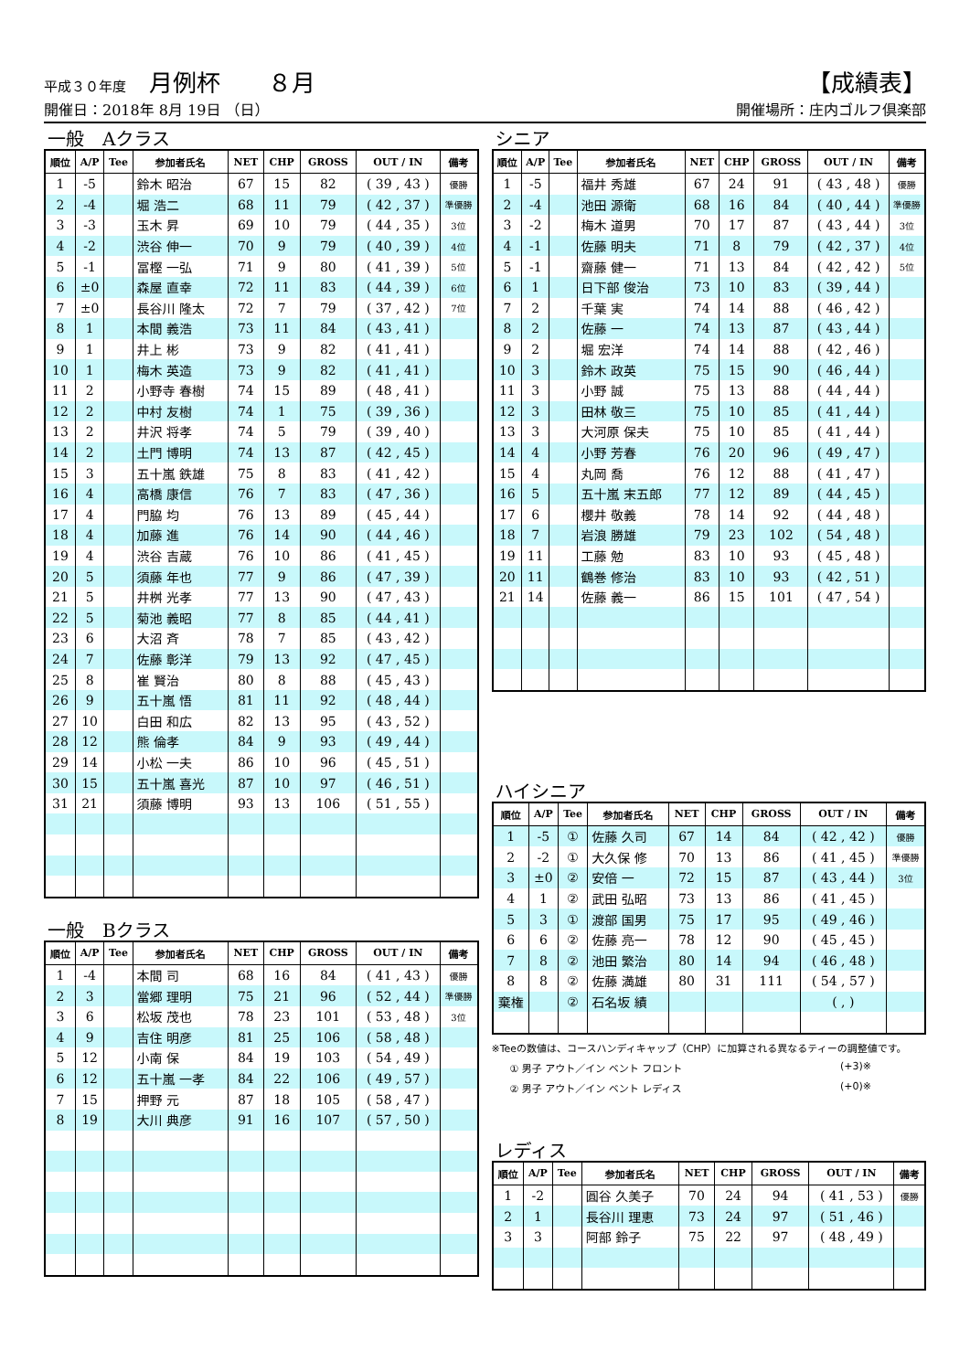平成３０年度 月例杯　　８月 【成績表】
開催日：2018年 8月 19日 （日） 開催場所：庄内ゴルフ倶楽部
一般　Aクラス
| 順位 | A/P | Tee | 参加者氏名 | NET | CHP | GROSS | OUT / IN | 備考 |
| --- | --- | --- | --- | --- | --- | --- | --- | --- |
| 1 | -5 | | 鈴木 昭治 | 67 | 15 | 82 | ( 39 , 43 ) | 優勝 |
| 2 | -4 | | 堀 浩二 | 68 | 11 | 79 | ( 42 , 37 ) | 準優勝 |
| 3 | -3 | | 玉木 昇 | 69 | 10 | 79 | ( 44 , 35 ) | 3位 |
| 4 | -2 | | 渋谷 伸一 | 70 | 9 | 79 | ( 40 , 39 ) | 4位 |
| 5 | -1 | | 冨樫 一弘 | 71 | 9 | 80 | ( 41 , 39 ) | 5位 |
| 6 | ±0 | | 森屋 直幸 | 72 | 11 | 83 | ( 44 , 39 ) | 6位 |
| 7 | ±0 | | 長谷川 隆太 | 72 | 7 | 79 | ( 37 , 42 ) | 7位 |
| 8 | 1 | | 本間 義浩 | 73 | 11 | 84 | ( 43 , 41 ) | |
| 9 | 1 | | 井上 彬 | 73 | 9 | 82 | ( 41 , 41 ) | |
| 10 | 1 | | 梅木 英造 | 73 | 9 | 82 | ( 41 , 41 ) | |
| 11 | 2 | | 小野寺 春樹 | 74 | 15 | 89 | ( 48 , 41 ) | |
| 12 | 2 | | 中村 友樹 | 74 | 1 | 75 | ( 39 , 36 ) | |
| 13 | 2 | | 井沢 将孝 | 74 | 5 | 79 | ( 39 , 40 ) | |
| 14 | 2 | | 土門 博明 | 74 | 13 | 87 | ( 42 , 45 ) | |
| 15 | 3 | | 五十嵐 鉄雄 | 75 | 8 | 83 | ( 41 , 42 ) | |
| 16 | 4 | | 高橋 康信 | 76 | 7 | 83 | ( 47 , 36 ) | |
| 17 | 4 | | 門脇 均 | 76 | 13 | 89 | ( 45 , 44 ) | |
| 18 | 4 | | 加藤 進 | 76 | 14 | 90 | ( 44 , 46 ) | |
| 19 | 4 | | 渋谷 吉蔵 | 76 | 10 | 86 | ( 41 , 45 ) | |
| 20 | 5 | | 須藤 年也 | 77 | 9 | 86 | ( 47 , 39 ) | |
| 21 | 5 | | 井桝 光孝 | 77 | 13 | 90 | ( 47 , 43 ) | |
| 22 | 5 | | 菊池 義昭 | 77 | 8 | 85 | ( 44 , 41 ) | |
| 23 | 6 | | 大沼 斉 | 78 | 7 | 85 | ( 43 , 42 ) | |
| 24 | 7 | | 佐藤 彰洋 | 79 | 13 | 92 | ( 47 , 45 ) | |
| 25 | 8 | | 崔 賢治 | 80 | 8 | 88 | ( 45 , 43 ) | |
| 26 | 9 | | 五十嵐 悟 | 81 | 11 | 92 | ( 48 , 44 ) | |
| 27 | 10 | | 白田 和広 | 82 | 13 | 95 | ( 43 , 52 ) | |
| 28 | 12 | | 熊 倫孝 | 84 | 9 | 93 | ( 49 , 44 ) | |
| 29 | 14 | | 小松 一夫 | 86 | 10 | 96 | ( 45 , 51 ) | |
| 30 | 15 | | 五十嵐 喜光 | 87 | 10 | 97 | ( 46 , 51 ) | |
| 31 | 21 | | 須藤 博明 | 93 | 13 | 106 | ( 51 , 55 ) | |
一般　Bクラス
| 順位 | A/P | Tee | 参加者氏名 | NET | CHP | GROSS | OUT / IN | 備考 |
| --- | --- | --- | --- | --- | --- | --- | --- | --- |
| 1 | -4 | | 本間 司 | 68 | 16 | 84 | ( 41 , 43 ) | 優勝 |
| 2 | 3 | | 當郷 理明 | 75 | 21 | 96 | ( 52 , 44 ) | 準優勝 |
| 3 | 6 | | 松坂 茂也 | 78 | 23 | 101 | ( 53 , 48 ) | 3位 |
| 4 | 9 | | 吉住 明彦 | 81 | 25 | 106 | ( 58 , 48 ) | |
| 5 | 12 | | 小南 保 | 84 | 19 | 103 | ( 54 , 49 ) | |
| 6 | 12 | | 五十嵐 一孝 | 84 | 22 | 106 | ( 49 , 57 ) | |
| 7 | 15 | | 押野 元 | 87 | 18 | 105 | ( 58 , 47 ) | |
| 8 | 19 | | 大川 典彦 | 91 | 16 | 107 | ( 57 , 50 ) | |
シニア
| 順位 | A/P | Tee | 参加者氏名 | NET | CHP | GROSS | OUT / IN | 備考 |
| --- | --- | --- | --- | --- | --- | --- | --- | --- |
| 1 | -5 | | 福井 秀雄 | 67 | 24 | 91 | ( 43 , 48 ) | 優勝 |
| 2 | -4 | | 池田 源衛 | 68 | 16 | 84 | ( 40 , 44 ) | 準優勝 |
| 3 | -2 | | 梅木 道男 | 70 | 17 | 87 | ( 43 , 44 ) | 3位 |
| 4 | -1 | | 佐藤 明夫 | 71 | 8 | 79 | ( 42 , 37 ) | 4位 |
| 5 | -1 | | 齋藤 健一 | 71 | 13 | 84 | ( 42 , 42 ) | 5位 |
| 6 | 1 | | 日下部 俊治 | 73 | 10 | 83 | ( 39 , 44 ) | |
| 7 | 2 | | 千葉 実 | 74 | 14 | 88 | ( 46 , 42 ) | |
| 8 | 2 | | 佐藤 一 | 74 | 13 | 87 | ( 43 , 44 ) | |
| 9 | 2 | | 堀 宏洋 | 74 | 14 | 88 | ( 42 , 46 ) | |
| 10 | 3 | | 鈴木 政英 | 75 | 15 | 90 | ( 46 , 44 ) | |
| 11 | 3 | | 小野 誠 | 75 | 13 | 88 | ( 44 , 44 ) | |
| 12 | 3 | | 田林 敬三 | 75 | 10 | 85 | ( 41 , 44 ) | |
| 13 | 3 | | 大河原 保夫 | 75 | 10 | 85 | ( 41 , 44 ) | |
| 14 | 4 | | 小野 芳春 | 76 | 20 | 96 | ( 49 , 47 ) | |
| 15 | 4 | | 丸岡 喬 | 76 | 12 | 88 | ( 41 , 47 ) | |
| 16 | 5 | | 五十嵐 末五郎 | 77 | 12 | 89 | ( 44 , 45 ) | |
| 17 | 6 | | 櫻井 敬義 | 78 | 14 | 92 | ( 44 , 48 ) | |
| 18 | 7 | | 岩浪 勝雄 | 79 | 23 | 102 | ( 54 , 48 ) | |
| 19 | 11 | | 工藤 勉 | 83 | 10 | 93 | ( 45 , 48 ) | |
| 20 | 11 | | 鶴巻 修治 | 83 | 10 | 93 | ( 42 , 51 ) | |
| 21 | 14 | | 佐藤 義一 | 86 | 15 | 101 | ( 47 , 54 ) | |
ハイシニア
| 順位 | A/P | Tee | 参加者氏名 | NET | CHP | GROSS | OUT / IN | 備考 |
| --- | --- | --- | --- | --- | --- | --- | --- | --- |
| 1 | -5 | ① | 佐藤 久司 | 67 | 14 | 84 | ( 42 , 42 ) | 優勝 |
| 2 | -2 | ① | 大久保 修 | 70 | 13 | 86 | ( 41 , 45 ) | 準優勝 |
| 3 | ±0 | ② | 安倍 一 | 72 | 15 | 87 | ( 43 , 44 ) | 3位 |
| 4 | 1 | ② | 武田 弘昭 | 73 | 13 | 86 | ( 41 , 45 ) | |
| 5 | 3 | ① | 渡部 国男 | 75 | 17 | 95 | ( 49 , 46 ) | |
| 6 | 6 | ② | 佐藤 亮一 | 78 | 12 | 90 | ( 45 , 45 ) | |
| 7 | 8 | ② | 池田 繁治 | 80 | 14 | 94 | ( 46 , 48 ) | |
| 8 | 8 | ② | 佐藤 満雄 | 80 | 31 | 111 | ( 54 , 57 ) | |
| 棄権 | | ② | 石名坂 績 | | | | ( , ) | |
※Teeの数値は、コースハンディキャップ（CHP）に加算される異なるティーの調整値です。
① 男子 アウト／イン ベント フロント (+3)※
② 男子 アウト／イン ベント レディス (+0)※
レディス
| 順位 | A/P | Tee | 参加者氏名 | NET | CHP | GROSS | OUT / IN | 備考 |
| --- | --- | --- | --- | --- | --- | --- | --- | --- |
| 1 | -2 | | 圓谷 久美子 | 70 | 24 | 94 | ( 41 , 53 ) | 優勝 |
| 2 | 1 | | 長谷川 理恵 | 73 | 24 | 97 | ( 51 , 46 ) | |
| 3 | 3 | | 阿部 鈴子 | 75 | 22 | 97 | ( 48 , 49 ) | |